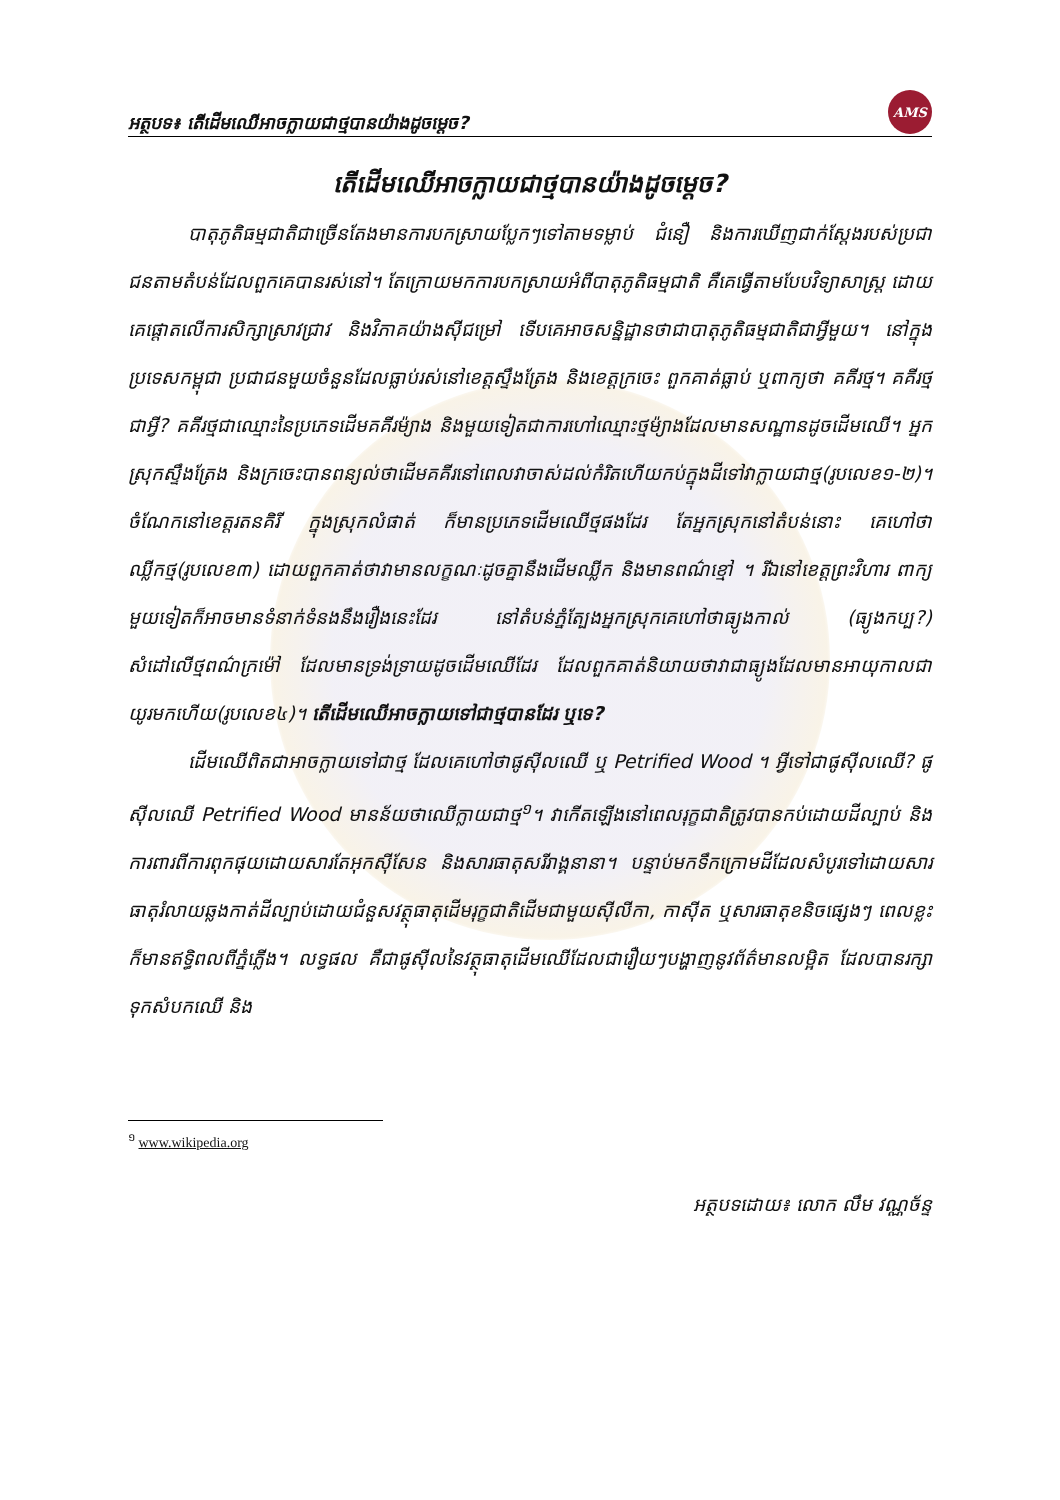អត្ថបទ៖ តើដើមឈើអាចក្លាយជាថ្មបានយ៉ាងដូចម្ដេច?
AMS
តើដើមឈើអាចក្លាយជាថ្មបានយ៉ាងដូចម្ដេច?
បាតុភូតិធម្មជាតិជាច្រើនតែងមានការបកស្រាយប្លែកៗទៅតាមទម្លាប់ ជំនឿ និងការឃើញជាក់ស្ដែងរបស់ប្រជាជនតាមតំបន់ដែលពួកគេបានរស់នៅ។ តែក្រោយមកការបកស្រាយអំពីបាតុភូតិធម្មជាតិ គឺគេធ្វើតាមបែបវិទ្យាសាស្ត្រ ដោយគេផ្ដោតលើការសិក្សាស្រាវជ្រាវ និងវិភាគយ៉ាងស៊ីជម្រៅ ទើបគេអាចសន្និដ្ឋានថាជាបាតុភូតិធម្មជាតិជាអ្វីមួយ។ នៅក្នុងប្រទេសកម្ពុជា ប្រជាជនមួយចំនួនដែលធ្លាប់រស់នៅខេត្តស្ទឹងត្រែង និងខេត្តក្រចេះ ពួកគាត់ធ្លាប់ ឬពាក្យថា គគីរថ្ម។ គគីរថ្មជាអ្វី? គគីរថ្មជាឈ្មោះនៃប្រភេទដើមគគីរម៉្យាង និងមួយទៀតជាការហៅឈ្មោះថ្មម៉្យាងដែលមានសណ្ឋានដូចដើមឈើ។ អ្នកស្រុកស្ទឹងត្រែង និងក្រចេះបានពន្យល់ថាដើមគគីរនៅពេលវាចាស់ដល់កំរិតហើយកប់ក្នុងដីទៅវាក្លាយជាថ្ម(រូបលេខ១-២)។ ចំណែកនៅខេត្តរតនគិរី ក្នុងស្រុកលំផាត់ ក៏មានប្រភេទដើមឈើថ្មផងដែរ តែអ្នកស្រុកនៅតំបន់នោះ គេហៅថាឈ្លីកថ្ម(រូបលេខ៣) ដោយពួកគាត់ថាវាមានលក្ខណៈដូចគ្នានឹងដើមឈ្លីក និងមានពណ៌ខ្មៅ ។ រីឯនៅខេត្តព្រះវិហារ ពាក្យមួយទៀតក៏អាចមានទំនាក់ទំនងនឹងរឿងនេះដែរ នៅតំបន់ភ្នំត្បែងអ្នកស្រុកគេហៅថាធ្យូងកាល់ (ធ្យូងកប្ប?) សំដៅលើថ្មពណ៌ក្រម៉ៅ ដែលមានទ្រង់ទ្រាយដូចដើមឈើដែរ ដែលពួកគាត់និយាយថាវាជាធ្យូងដែលមានអាយុកាលជាយូរមកហើយ(រូបលេខ៤)។ តើដើមឈើអាចក្លាយទៅជាថ្មបានដែរ ឬទេ?
ដើមឈើពិតជាអាចក្លាយទៅជាថ្ម ដែលគេហៅថាផូស៊ីលឈើ ឬ Petrified Wood ។ អ្វីទៅជាផូស៊ីលឈើ? ផូស៊ីលឈើ Petrified Wood មានន័យថាឈើក្លាយជាថ្ម<sup>១</sup>។ វាកើតឡើងនៅពេលរុក្ខជាតិត្រូវបានកប់ដោយដីល្បាប់ និងការពារពីការពុកផុយដោយសារតែអុកស៊ីសែន និងសារធាតុសរីរាង្គនានា។ បន្ទាប់មកទឹកក្រោមដីដែលសំបូរទៅដោយសារធាតុរំលាយឆ្លងកាត់ដីល្បាប់ដោយជំនួសវត្ថុធាតុដើមរុក្ខជាតិដើមជាមួយស៊ីលីកា, កាស៊ីត ឬសារធាតុខនិចផ្សេងៗ ពេលខ្លះក៏មានឥទ្ធិពលពីភ្នំភ្លើង។ លទ្ធផល គឺជាផូស៊ីលនៃវត្ថុធាតុដើមឈើដែលជារឿយៗបង្ហាញនូវព័ត៌មានលម្អិត ដែលបានរក្សាទុកសំបកឈើ និង
<sup>១</sup> www.wikipedia.org
អត្ថបទដោយ៖ លោក លឹម វណ្ណច័ន្ទ